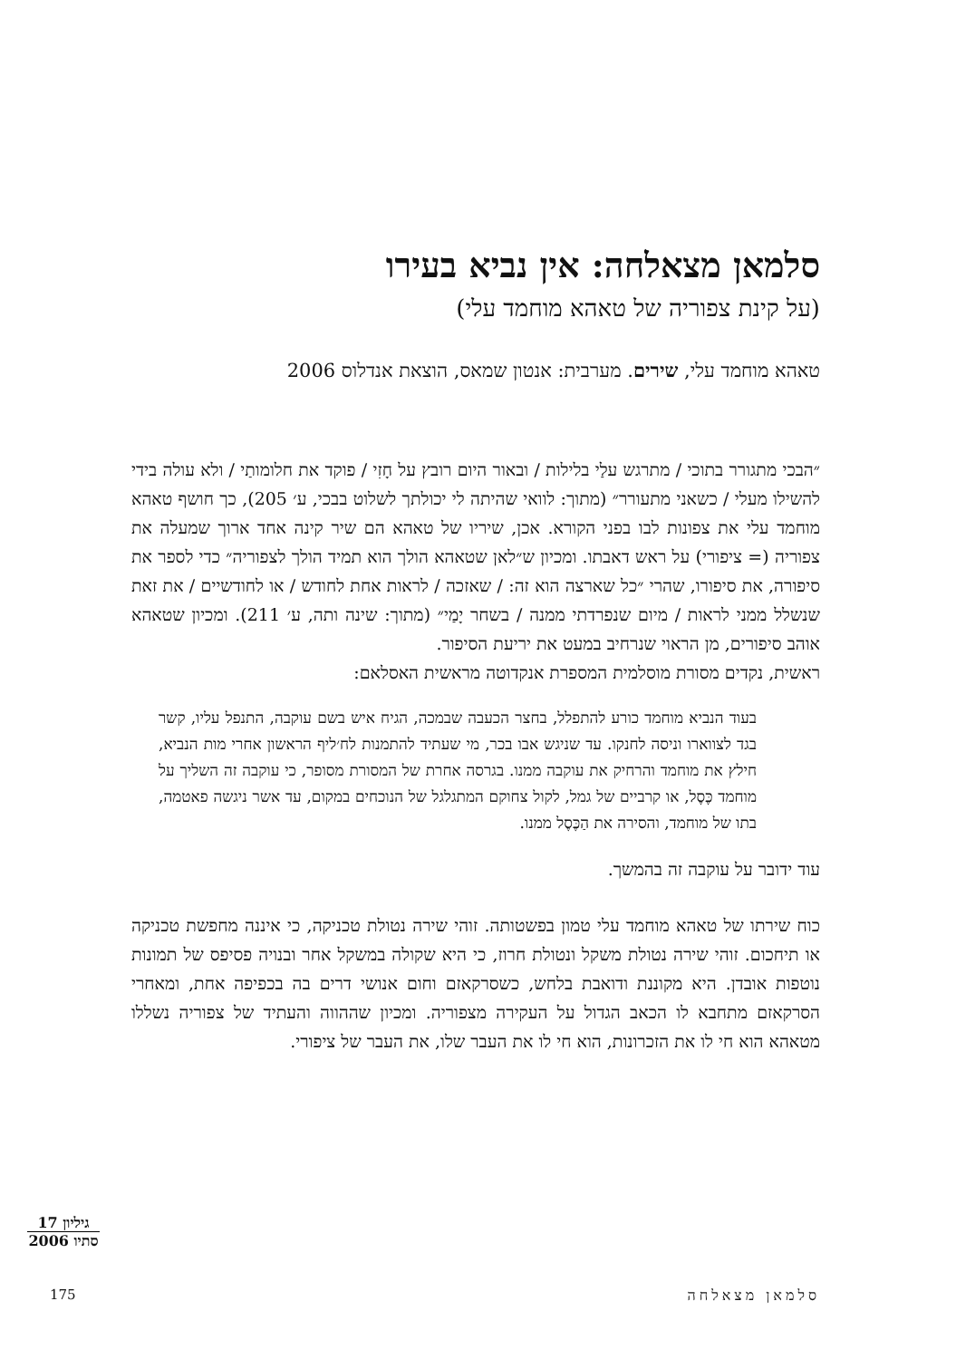סלמאן מצאלחה: אין נביא בעירו
(על קינת צפוריה של טאהא מוחמד עלי)
טאהא מוחמד עלי, שירים. מערבית: אנטון שמאס, הוצאת אנדלוס 2006
״הבכי מתגורר בתוכי / מתרגש עלַי בלילות / ובאור היום רובץ על חָזִי / פוקד את חלומותַי / ולא עולה בידי להשילו מעלי / כשאני מתעורר״ (מתוך: לוואי שהיתה לי יכולתך לשלוט בבכי, ע׳ 205), כך חושף טאהא מוחמד עלי את צפונות לבו בפני הקורא. אכן, שיריו של טאהא הם שיר קינה אחד ארוך שמעלה את צפוריה (= ציפורי) על ראש דאבתו. ומכיון ש״לאן שטאהא הולך הוא תמיד הולך לצפוריה״ כדי לספר את סיפורה, את סיפורו, שהרי ״כל שארצה הוא זה: / שאזכה / לראות אחת לחודש / או לחודשיים / את זאת שנשלל ממני לראות / מיום שנפרדתי ממנה / בשחר יָמַי״ (מתוך: שינה ותה, ע׳ 211). ומכיון שטאהא אוהב סיפורים, מן הראוי שנרחיב במעט את יריעת הסיפור.
ראשית, נקדים מסורת מוסלמית המספרת אנקדוטה מראשית האסלאם:
בעוד הנביא מוחמד כורע להתפלל, בחצר הכעבה שבמכה, הגיח איש בשם עוקבה, התנפל עליו, קשר בגד לצווארו וניסה לחנקו. עד שניגש אבו בכר, מי שעתיד להתמנות לח׳ליף הראשון אחרי מות הנביא, חילץ את מוחמד והרחיק את עוקבה ממנו. בגרסה אחרת של המסורת מסופר, כי עוקבה זה השליך על מוחמד כֶּסֶל, או קרביים של גמל, לקול צחוקם המתגלגל של הנוכחים במקום, עד אשר ניגשה פאטמה, בתו של מוחמד, והסירה את הַכֶּסֶל ממנו.
עוד ידובר על עוקבה זה בהמשך.
כוח שירתו של טאהא מוחמד עלי טמון בפשטותה. זוהי שירה נטולת טכניקה, כי איננה מחפשת טכניקה או תיחכום. זוהי שירה נטולת משקל ונטולת חרוז, כי היא שקולה במשקל אחר ובנויה פסיפס של תמונות נוטפות אובדן. היא מקוננת ודואבת בלחש, כשסרקאזם וחום אנושי דרים בה בכפיפה אחת, ומאחרי הסרקאזם מתחבא לו הכאב הגדול על העקירה מצפוריה. ומכיון שההווה והעתיד של צפוריה נשללו מטאהא הוא חי לו את הזכרונות, הוא חי לו את העבר שלו, את העבר של ציפורי.
גיליון 17
סתיו 2006
175 סלמאן מצאלחה